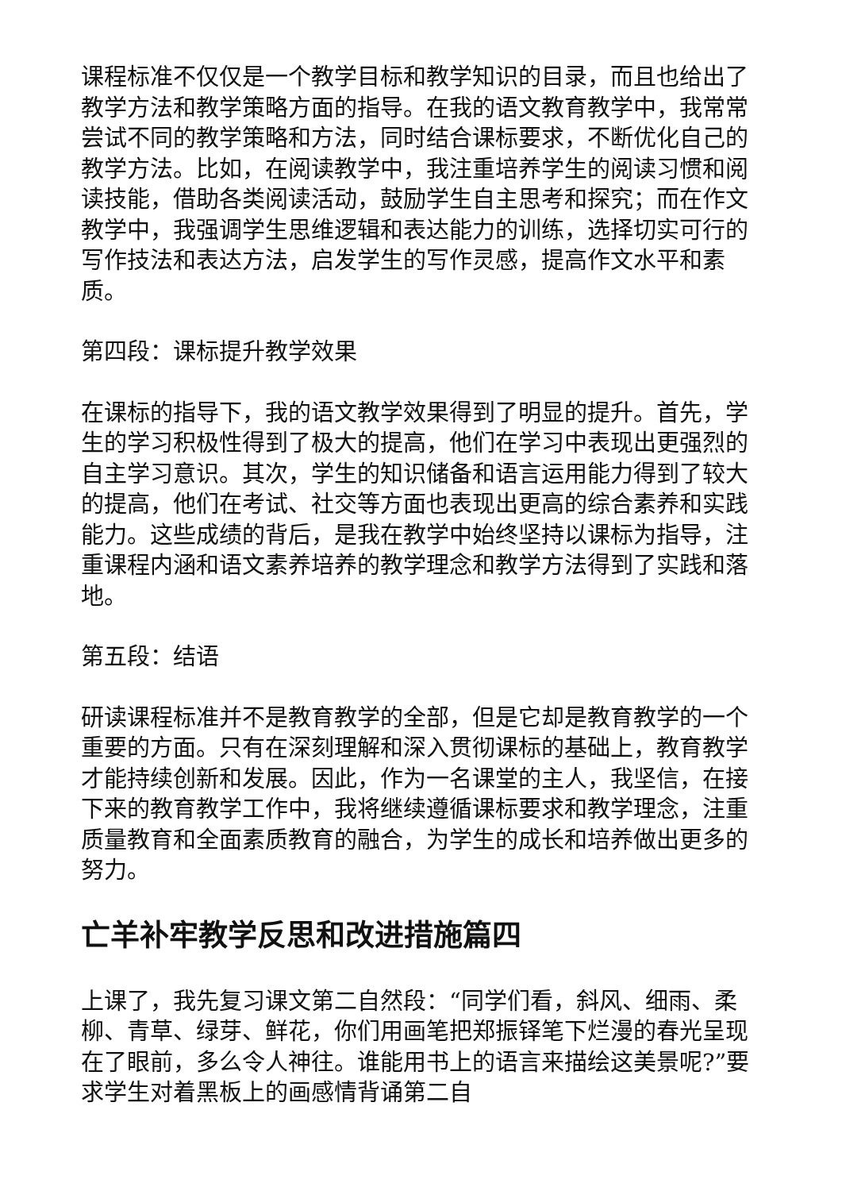课程标准不仅仅是一个教学目标和教学知识的目录，而且也给出了教学方法和教学策略方面的指导。在我的语文教育教学中，我常常尝试不同的教学策略和方法，同时结合课标要求，不断优化自己的教学方法。比如，在阅读教学中，我注重培养学生的阅读习惯和阅读技能，借助各类阅读活动，鼓励学生自主思考和探究；而在作文教学中，我强调学生思维逻辑和表达能力的训练，选择切实可行的写作技法和表达方法，启发学生的写作灵感，提高作文水平和素质。
第四段：课标提升教学效果
在课标的指导下，我的语文教学效果得到了明显的提升。首先，学生的学习积极性得到了极大的提高，他们在学习中表现出更强烈的自主学习意识。其次，学生的知识储备和语言运用能力得到了较大的提高，他们在考试、社交等方面也表现出更高的综合素养和实践能力。这些成绩的背后，是我在教学中始终坚持以课标为指导，注重课程内涵和语文素养培养的教学理念和教学方法得到了实践和落地。
第五段：结语
研读课程标准并不是教育教学的全部，但是它却是教育教学的一个重要的方面。只有在深刻理解和深入贯彻课标的基础上，教育教学才能持续创新和发展。因此，作为一名课堂的主人，我坚信，在接下来的教育教学工作中，我将继续遵循课标要求和教学理念，注重质量教育和全面素质教育的融合，为学生的成长和培养做出更多的努力。
亡羊补牢教学反思和改进措施篇四
上课了，我先复习课文第二自然段：“同学们看，斜风、细雨、柔柳、青草、绿芽、鲜花，你们用画笔把郑振铎笔下烂漫的春光呈现在了眼前，多么令人神往。谁能用书上的语言来描绘这美景呢?”要求学生对着黑板上的画感情背诵第二自